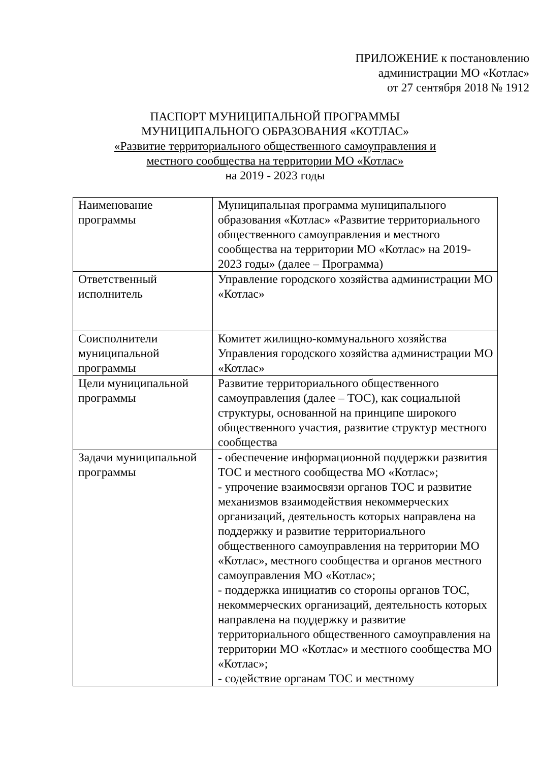ПРИЛОЖЕНИЕ к постановлению
администрации МО «Котлас»
от 27 сентября 2018 № 1912
ПАСПОРТ МУНИЦИПАЛЬНОЙ ПРОГРАММЫ
МУНИЦИПАЛЬНОГО ОБРАЗОВАНИЯ «КОТЛАС»
«Развитие территориального общественного самоуправления и
местного сообщества на территории МО «Котлас»
на 2019 - 2023 годы
| Наименование программы | Муниципальная программа муниципального образования «Котлас» «Развитие территориального общественного самоуправления и местного сообщества на территории МО «Котлас» на 2019-2023 годы» (далее – Программа) |
| Ответственный исполнитель | Управление городского хозяйства администрации МО «Котлас» |
| Соисполнители муниципальной программы | Комитет жилищно-коммунального хозяйства Управления городского хозяйства администрации МО «Котлас» |
| Цели муниципальной программы | Развитие территориального общественного самоуправления (далее – ТОС), как социальной структуры, основанной на принципе широкого общественного участия, развитие структур местного сообщества |
| Задачи муниципальной программы | - обеспечение информационной поддержки развития ТОС и местного сообщества МО «Котлас»; - упрочение взаимосвязи органов ТОС и развитие механизмов взаимодействия некоммерческих организаций, деятельность которых направлена на поддержку и развитие территориального общественного самоуправления на территории МО «Котлас», местного сообщества и органов местного самоуправления МО «Котлас»; - поддержка инициатив со стороны органов ТОС, некоммерческих организаций, деятельность которых направлена на поддержку и развитие территориального общественного самоуправления на территории МО «Котлас» и местного сообщества МО «Котлас»; - содействие органам ТОС и местному |